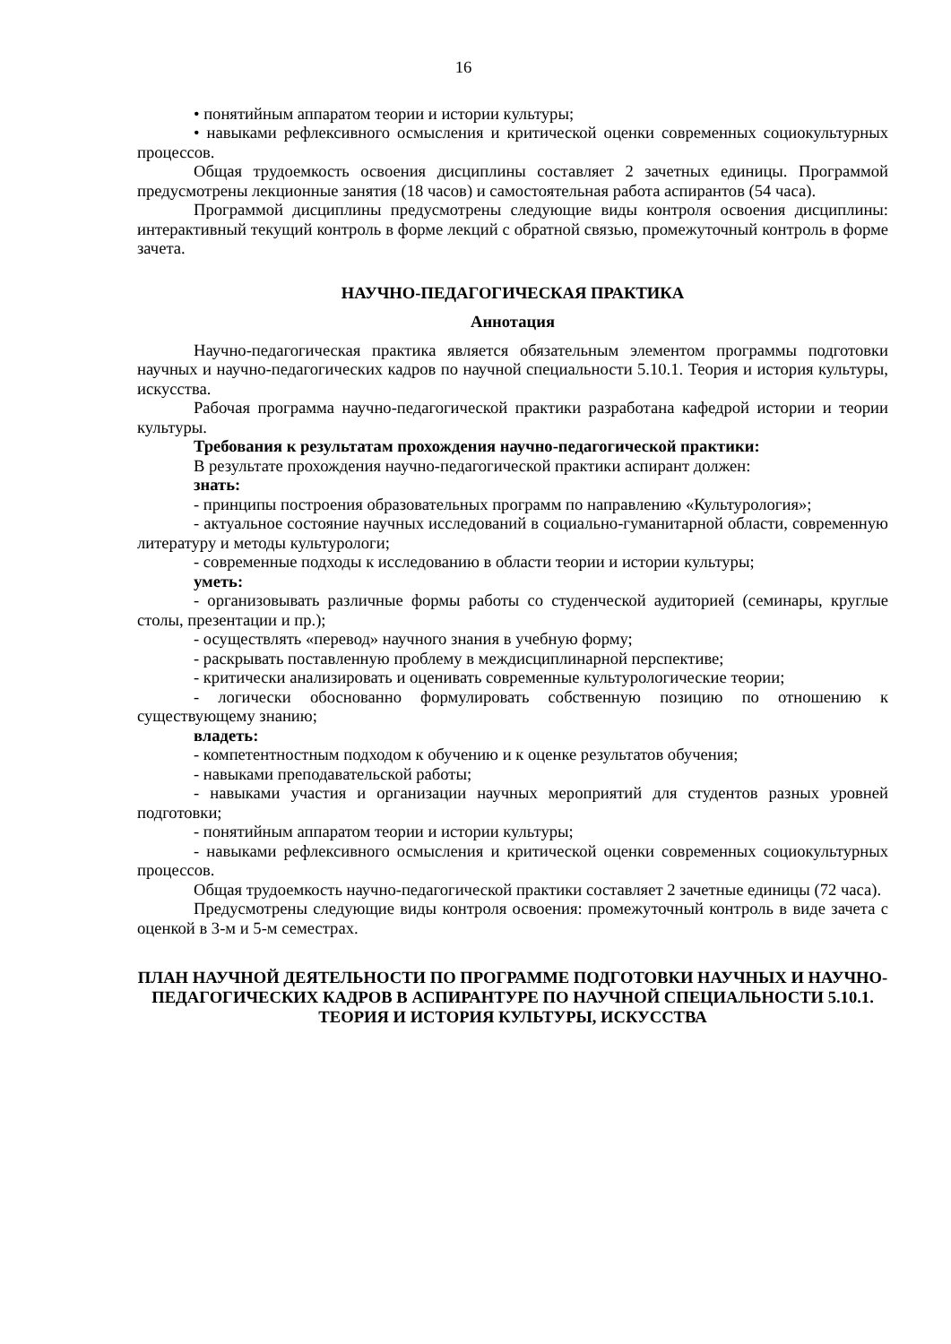16
• понятийным аппаратом теории и истории культуры;
• навыками рефлексивного осмысления и критической оценки современных социокультурных процессов.
Общая трудоемкость освоения дисциплины составляет 2 зачетных единицы. Программой предусмотрены лекционные занятия (18 часов) и самостоятельная работа аспирантов (54 часа).
Программой дисциплины предусмотрены следующие виды контроля освоения дисциплины: интерактивный текущий контроль в форме лекций с обратной связью, промежуточный контроль в форме зачета.
НАУЧНО-ПЕДАГОГИЧЕСКАЯ ПРАКТИКА
Аннотация
Научно-педагогическая практика является обязательным элементом программы подготовки научных и научно-педагогических кадров по научной специальности 5.10.1. Теория и история культуры, искусства.
Рабочая программа научно-педагогической практики разработана кафедрой истории и теории культуры.
Требования к результатам прохождения научно-педагогической практики:
В результате прохождения научно-педагогической практики аспирант должен:
знать:
- принципы построения образовательных программ по направлению «Культурология»;
- актуальное состояние научных исследований в социально-гуманитарной области, современную литературу и методы культурологи;
- современные подходы к исследованию в области теории и истории культуры;
уметь:
- организовывать различные формы работы со студенческой аудиторией (семинары, круглые столы, презентации и пр.);
- осуществлять «перевод» научного знания в учебную форму;
- раскрывать поставленную проблему в междисциплинарной перспективе;
- критически анализировать и оценивать современные культурологические теории;
- логически обоснованно формулировать собственную позицию по отношению к существующему знанию;
владеть:
- компетентностным подходом к обучению и к оценке результатов обучения;
- навыками преподавательской работы;
- навыками участия и организации научных мероприятий для студентов разных уровней подготовки;
- понятийным аппаратом теории и истории культуры;
- навыками рефлексивного осмысления и критической оценки современных социокультурных процессов.
Общая трудоемкость научно-педагогической практики составляет 2 зачетные единицы (72 часа).
Предусмотрены следующие виды контроля освоения: промежуточный контроль в виде зачета с оценкой в 3-м и 5-м семестрах.
ПЛАН НАУЧНОЙ ДЕЯТЕЛЬНОСТИ ПО ПРОГРАММЕ ПОДГОТОВКИ НАУЧНЫХ И НАУЧНО-ПЕДАГОГИЧЕСКИХ КАДРОВ В АСПИРАНТУРЕ ПО НАУЧНОЙ СПЕЦИАЛЬНОСТИ 5.10.1. ТЕОРИЯ И ИСТОРИЯ КУЛЬТУРЫ, ИСКУССТВА